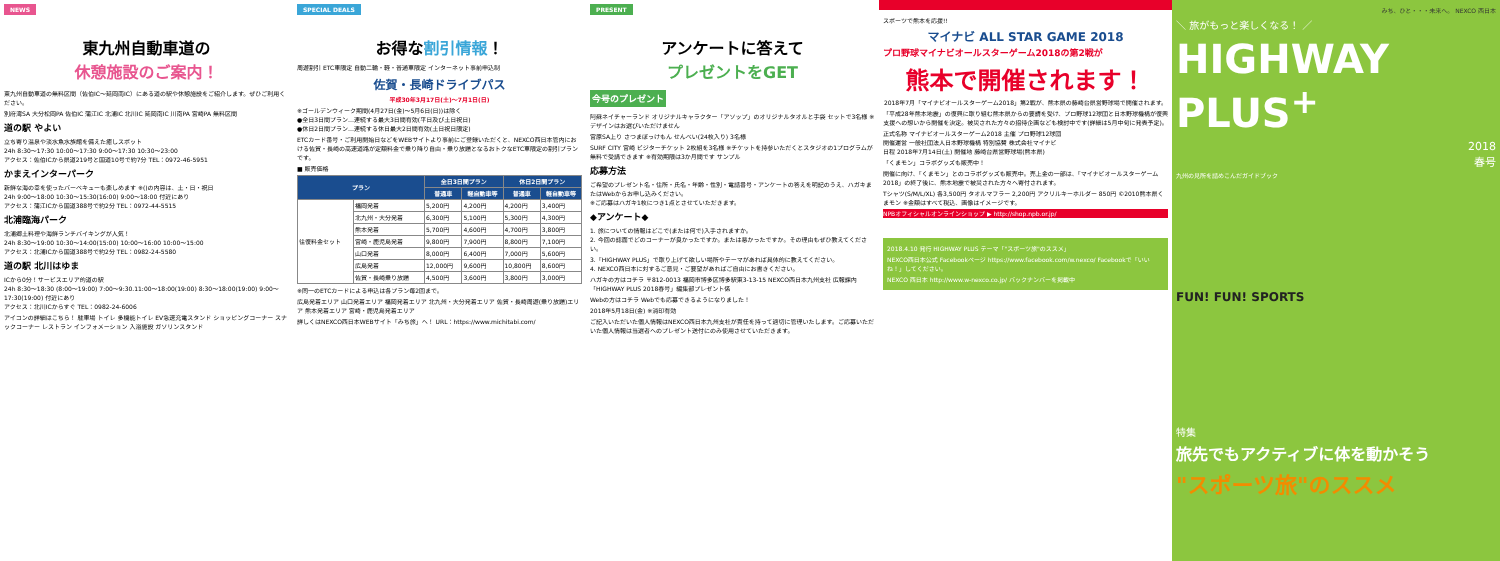NEWS
東九州自動車道の
休憩施設のご案内！
東九州自動車道の無料区間（佐伯IC～延岡南IC）にある道の駅や休憩施設をご紹介します。ぜひご利用ください。
別府湾SA 大分松岡PA 佐伯IC 蒲江IC 北浦IC 北川IC 延岡南IC 川南PA 宮崎PA 無料区間
道の駅 やよい
立ち寄り温泉や淡水魚水族館を備えた癒しスポット
24h 8:30～17:30 10:00～17:30 9:00～17:30 10:30～23:00
アクセス：佐伯ICから県道219号と国道10号で約7分 TEL：0972-46-5951
かまえインターパーク
新鮮な海の幸を使ったバーベキューも楽しめます ※()の内容は、土・日・祝日
24h 9:00～18:00 10:30～15:30(16:00) 9:00～18:00 付近にあり
アクセス：蒲江ICから国道388号で約2分 TEL：0972-44-5515
北浦臨海パーク
北浦郷土料理や海鮮ランチバイキングが人気！
24h 8:30～19:00 10:30～14:00(15:00) 10:00～16:00 10:00～15:00
アクセス：北浦ICから国道388号で約2分 TEL：0982-24-5580
道の駅 北川はゆま
ICから0分！サービスエリア的道の駅
24h 8:30～18:30 (8:00～19:00) 7:00～9:30.11:00～18:00(19:00) 8:30～18:00(19:00) 9:00～17:30(19:00) 付近にあり
アクセス：北川ICからすぐ TEL：0982-24-6006
アイコンの詳細はこちら！ 駐車場 トイレ 多機能トイレ EV急速充電スタンド ショッピングコーナー スナックコーナー レストラン インフォメーション 入浴施設 ガソリンスタンド
SPECIAL DEALS
お得な割引情報！
周遊割引 ETC車限定 自動二輪・軽・普通車限定 インターネット事前申込制
佐賀・長崎ドライブパス
平成30年3月17日(土)～7月1日(日)
※ゴールデンウィーク期間(4月27日(金)～5月6日(日))は除く
●全日3日間プラン…連続する最大3日間有効(平日及び土日祝日)
●休日2日間プラン…連続する休日最大2日間有効(土日祝日限定)
ETCカード番号・ご利用開始日などをWEBサイトより事前にご登録いただくと、NEXCO西日本管内における佐賀・長崎の高速道路が定額料金で乗り降り自由・乗り放題となるおトクなETC車限定の割引プランです。
■ 販売価格
| プラン | | 全日3日間プラン | | 休日2日間プラン | |
| --- | --- | --- | --- | --- | --- |
| | | 普通車 | 軽自動車等 | 普通車 | 軽自動車等 |
| 往復料金セット | 福岡発着 | 5,200円 | 4,200円 | 4,200円 | 3,400円 |
| | 北九州・大分発着 | 6,300円 | 5,100円 | 5,300円 | 4,300円 |
| | 熊本発着 | 5,700円 | 4,600円 | 4,700円 | 3,800円 |
| | 宮崎・鹿児島発着 | 9,800円 | 7,900円 | 8,800円 | 7,100円 |
| | 山口発着 | 8,000円 | 6,400円 | 7,000円 | 5,600円 |
| | 広島発着 | 12,000円 | 9,600円 | 10,800円 | 8,600円 |
| | 佐賀・長崎乗り放題 | 4,500円 | 3,600円 | 3,800円 | 3,000円 |
※同一のETCカードによる申込は各プラン毎2回まで。
広島発着エリア 山口発着エリア 福岡発着エリア 北九州・大分発着エリア 佐賀・長崎周遊(乗り放題)エリア 熊本発着エリア 宮崎・鹿児島発着エリア
詳しくはNEXCO西日本WEBサイト「みち旅」へ！ URL：https://www.michitabi.com/
PRESENT
アンケートに答えて
プレゼントをGET
今号のプレゼント
阿蘇ネイチャーランド オリジナルキャラクター「アソップ」のオリジナルタオルと手袋 セットで3名様 ※デザインはお選びいただけません
宮原SA上り さつまぼっけもん せんべい(24枚入り) 3名様
SURF CITY 宮崎 ビジターチケット 2枚組を3名様 ※チケットを持参いただくとスタジオの1プログラムが無料で受講できます ※有効期限は3か月間です サンプル
応募方法
ご希望のプレゼント名・住所・氏名・年齢・性別・電話番号・アンケートの答えを明記のうえ、ハガキまたはWebからお申し込みください。
※ご応募はハガキ1枚につき1点とさせていただきます。
◆アンケート◆
1. 旅についての情報はどこで(または何で)入手されますか。
2. 今回の誌面でどのコーナーが良かったですか。または悪かったですか。その理由もぜひ教えてください。
3.「HIGHWAY PLUS」で取り上げて欲しい場所やテーマがあれば具体的に教えてください。
4. NEXCO西日本に対するご意見・ご要望があればご自由にお書きください。
ハガキの方はコチラ 〒812-0013 福岡市博多区博多駅東3-13-15 NEXCO西日本九州支社 広報課内「HIGHWAY PLUS 2018春号」編集部プレゼント係
Webの方はコチラ Webでも応募できるようになりました！
2018年5月18日(金) ※消印有効
ご記入いただいた個人情報はNEXCO西日本九州支社が責任を持って適切に管理いたします。ご応募いただいた個人情報は当選者へのプレゼント送付にのみ使用させていただきます。
スポーツで熊本を応援!!
マイナビ ALL STAR GAME 2018
プロ野球マイナビオールスターゲーム2018の第2戦が
熊本で開催されます！
2018年7月「マイナビオールスターゲーム2018」第2戦が、熊本県の藤崎台県営野球場で開催されます。「平成28年熊本地震」の復興に取り組む熊本県からの要請を受け、プロ野球12球団と日本野球機構が復興支援への想いから開催を決定。被災された方々の招待企画なども検討中です(詳細は5月中旬に発表予定)。
正式名称 マイナビオールスターゲーム2018 主催 プロ野球12球団
開催運営 一般社団法人日本野球機構 特別協賛 株式会社マイナビ
日程 2018年7月14日(土) 開催地 藤崎台県営野球場(熊本県)
「くまモン」コラボグッズも販売中！
開催に向け、「くまモン」とのコラボグッズも販売中。売上金の一部は、「マイナビオールスターゲーム2018」の終了後に、熊本地震で被災された方々へ寄付されます。
Tシャツ(S/M/L/XL) 各3,500円 タオルマフラー 2,200円 アクリルキーホルダー 850円 ©2010熊本県くまモン ※金額はすべて税込、画像はイメージです。
NPBオフィシャルオンラインショップ ▶ http://shop.npb.or.jp/
2018.4.10 発行 HIGHWAY PLUS テーマ「"スポーツ旅"のススメ」
NEXCO西日本公式 Facebookページ https://www.facebook.com/w.nexco/ Facebookで「いいね！」してください。
NEXCO 西日本 http://www.w-nexco.co.jp/ バックナンバーを掲載中
みち、ひと・・・未来へ。 NEXCO 西日本
＼ 旅がもっと楽しくなる！ ／
HIGHWAY
PLUS<sup>+</sup>
2018
春号
九州の見所を詰めこんだガイドブック
FUN! FUN! SPORTS
特集
旅先でもアクティブに体を動かそう
"スポーツ旅"のススメ